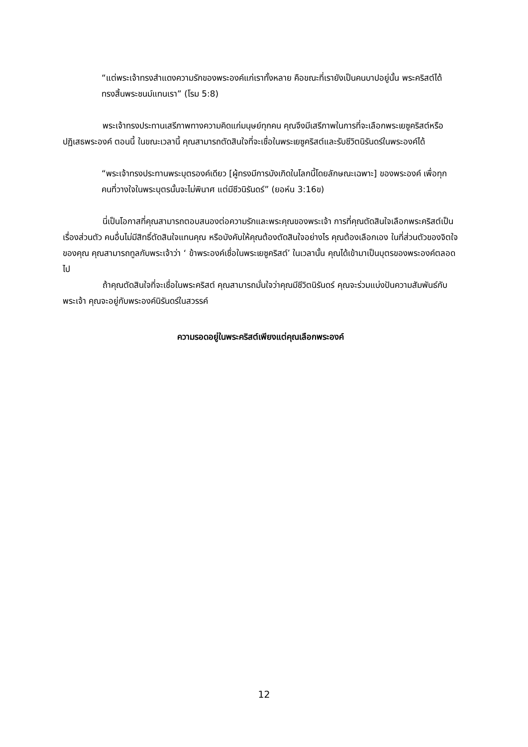“แต่พระเจ้าทรงสำแดงความรักของพระองค์แก่เราทั้งหลาย คือขณะที่เรายังเป็นคนบาปอยู่นั้น พระคริสต์ได้ทรงสิ้นพระชนม์แทนเรา” (โรม 5:8)
พระเจ้าทรงประทานเสรีภาพทางความคิดแก่มนุษย์ทุกคน คุณจึงมีเสรีภาพในการที่จะเลือกพระเยซูคริสต์หรือปฏิเสธพระองค์ ตอนนี้ ในขณะเวลานี้ คุณสามารถตัดสินใจที่จะเชื่อในพระเยซูคริสต์และรับชีวิตนิรันดร์ในพระองค์ได้
“พระเจ้าทรงประทานพระบุตรองค์เดียว [ผู้ทรงมีการบังเกิดในโลกนี้โดยลักษณะเฉพาะ] ของพระองค์ เพื่อทุกคนที่วางใจในพระบุตรนั้นจะไม่พินาศ แต่มีชีวนิรันดร์” (ยอห์น 3:16ข)
นี่เป็นโอกาสที่คุณสามารถตอบสนองต่อความรักและพระคุณของพระเจ้า การที่คุณตัดสินใจเลือกพระคริสต์เป็นเรื่องส่วนตัว คนอื่นไม่มีสิทธิ์ตัดสินใจแทนคุณ หรือบังคับให้คุณต้องตัดสินใจอย่างไร คุณต้องเลือกเอง ในที่ส่วนตัวของจิตใจของคุณ คุณสามารถทูลกับพระเจ้าว่า ‘ ข้าพระองค์เชื่อในพระเยซูคริสต์’ ในเวลานั้น คุณได้เข้ามาเป็นบุตรของพระองค์ตลอดไป
ถ้าคุณตัดสินใจที่จะเชื่อในพระคริสต์ คุณสามารถมั่นใจว่าคุณมีชีวิตนิรันดร์ คุณจะร่วมแบ่งปันความสัมพันธ์กับพระเจ้า คุณจะอยู่กับพระองค์นิรันดร์ในสวรรค์
ความรอดอยู่ในพระคริสต์เพียงแต่คุณเลือกพระองค์
12